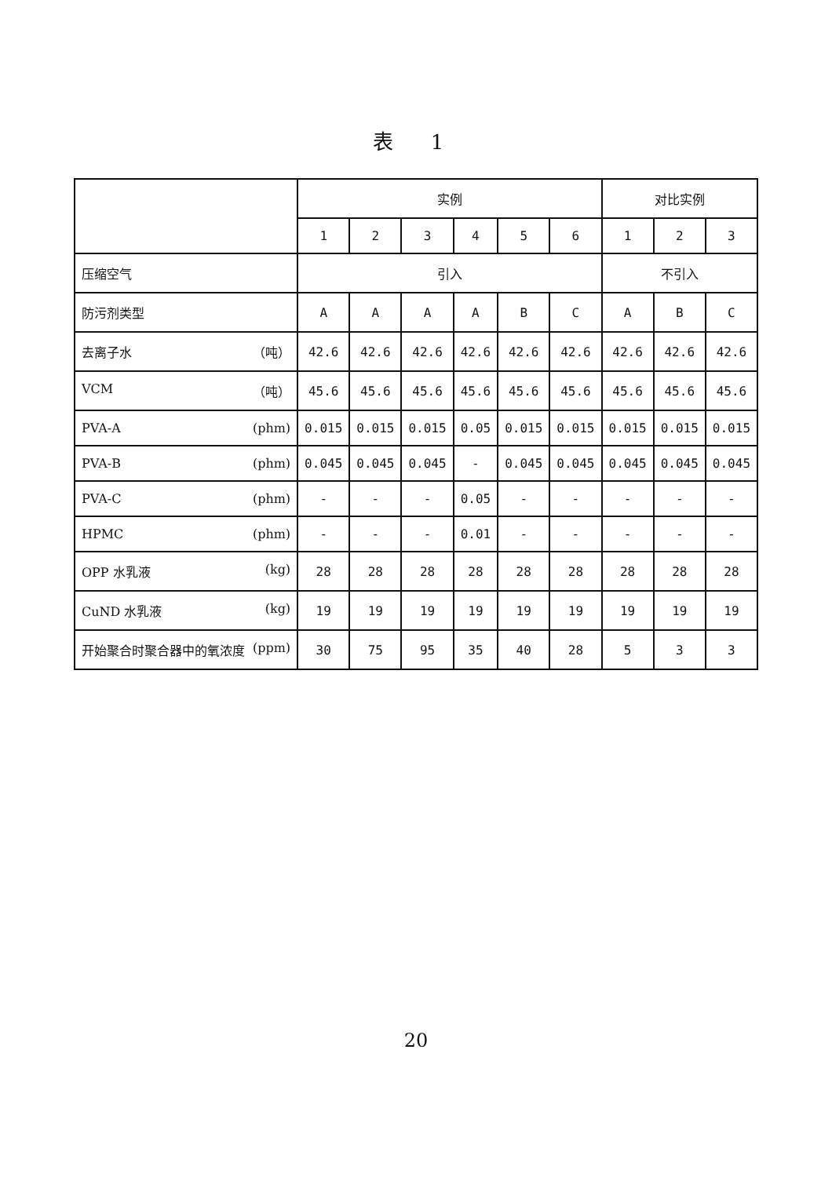表 1
| | 实例 | | | | | | 对比实例 | | |
| --- | --- | --- | --- | --- | --- | --- | --- | --- | --- |
| | 1 | 2 | 3 | 4 | 5 | 6 | 1 | 2 | 3 |
| 压缩空气 | 引入 | | | | | | 不引入 | | |
| 防污剂类型 | A | A | A | A | B | C | A | B | C |
| 去离子水 （吨） | 42.6 | 42.6 | 42.6 | 42.6 | 42.6 | 42.6 | 42.6 | 42.6 | 42.6 |
| VCM （吨） | 45.6 | 45.6 | 45.6 | 45.6 | 45.6 | 45.6 | 45.6 | 45.6 | 45.6 |
| PVA-A (phm) | 0.015 | 0.015 | 0.015 | 0.05 | 0.015 | 0.015 | 0.015 | 0.015 | 0.015 |
| PVA-B (phm) | 0.045 | 0.045 | 0.045 | - | 0.045 | 0.045 | 0.045 | 0.045 | 0.045 |
| PVA-C (phm) | - | - | - | 0.05 | - | - | - | - | - |
| HPMC (phm) | - | - | - | 0.01 | - | - | - | - | - |
| OPP 水乳液 (kg) | 28 | 28 | 28 | 28 | 28 | 28 | 28 | 28 | 28 |
| CuND 水乳液 (kg) | 19 | 19 | 19 | 19 | 19 | 19 | 19 | 19 | 19 |
| 开始聚合时聚合器中的氧浓度 (ppm) | 30 | 75 | 95 | 35 | 40 | 28 | 5 | 3 | 3 |
20